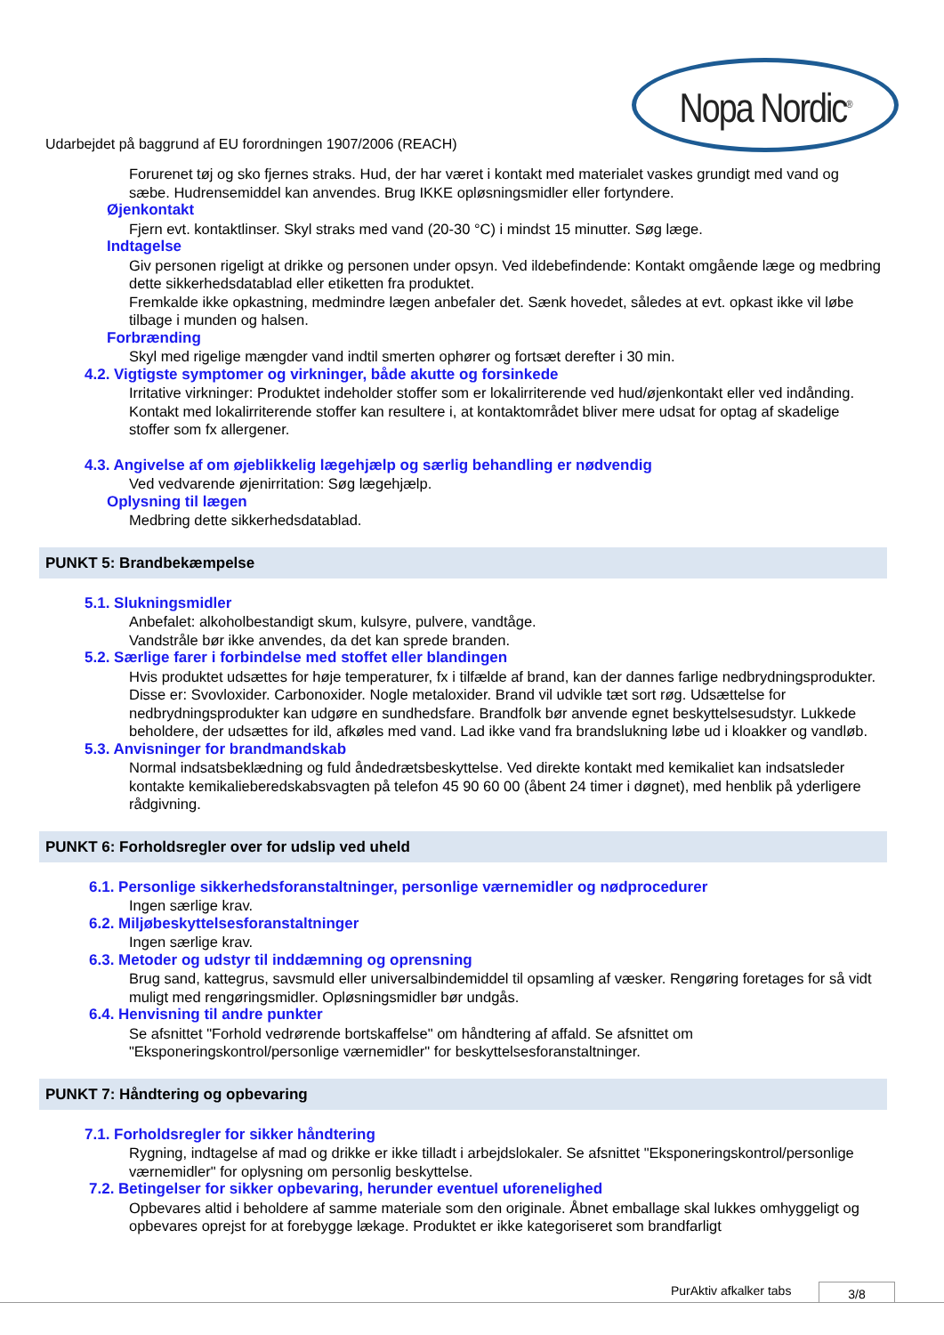Udarbejdet på baggrund af EU forordningen 1907/2006 (REACH)
Nopa Nordic<sup>®</sup>
Forurenet tøj og sko fjernes straks. Hud, der har været i kontakt med materialet vaskes grundigt med vand og sæbe. Hudrensemiddel kan anvendes. Brug IKKE opløsningsmidler eller fortyndere.
Øjenkontakt
Fjern evt. kontaktlinser. Skyl straks med vand (20-30 °C) i mindst 15 minutter. Søg læge.
Indtagelse
Giv personen rigeligt at drikke og personen under opsyn. Ved ildebefindende: Kontakt omgående læge og medbring dette sikkerhedsdatablad eller etiketten fra produktet.
Fremkalde ikke opkastning, medmindre lægen anbefaler det. Sænk hovedet, således at evt. opkast ikke vil løbe tilbage i munden og halsen.
Forbrænding
Skyl med rigelige mængder vand indtil smerten ophører og fortsæt derefter i 30 min.
4.2. Vigtigste symptomer og virkninger, både akutte og forsinkede
Irritative virkninger: Produktet indeholder stoffer som er lokalirriterende ved hud/øjenkontakt eller ved indånding. Kontakt med lokalirriterende stoffer kan resultere i, at kontaktområdet bliver mere udsat for optag af skadelige stoffer som fx allergener.
4.3. Angivelse af om øjeblikkelig lægehjælp og særlig behandling er nødvendig
Ved vedvarende øjenirritation: Søg lægehjælp.
Oplysning til lægen
Medbring dette sikkerhedsdatablad.
PUNKT 5: Brandbekæmpelse
5.1. Slukningsmidler
Anbefalet: alkoholbestandigt skum, kulsyre, pulvere, vandtåge.
Vandstråle bør ikke anvendes, da det kan sprede branden.
5.2. Særlige farer i forbindelse med stoffet eller blandingen
Hvis produktet udsættes for høje temperaturer, fx i tilfælde af brand, kan der dannes farlige nedbrydningsprodukter. Disse er: Svovloxider. Carbonoxider. Nogle metaloxider. Brand vil udvikle tæt sort røg. Udsættelse for nedbrydningsprodukter kan udgøre en sundhedsfare. Brandfolk bør anvende egnet beskyttelsesudstyr. Lukkede beholdere, der udsættes for ild, afkøles med vand. Lad ikke vand fra brandslukning løbe ud i kloakker og vandløb.
5.3. Anvisninger for brandmandskab
Normal indsatsbeklædning og fuld åndedrætsbeskyttelse. Ved direkte kontakt med kemikaliet kan indsatsleder kontakte kemikalieberedskabsvagten på telefon 45 90 60 00 (åbent 24 timer i døgnet), med henblik på yderligere rådgivning.
PUNKT 6: Forholdsregler over for udslip ved uheld
6.1. Personlige sikkerhedsforanstaltninger, personlige værnemidler og nødprocedurer
Ingen særlige krav.
6.2. Miljøbeskyttelsesforanstaltninger
Ingen særlige krav.
6.3. Metoder og udstyr til inddæmning og oprensning
Brug sand, kattegrus, savsmuld eller universalbindemiddel til opsamling af væsker. Rengøring foretages for så vidt muligt med rengøringsmidler. Opløsningsmidler bør undgås.
6.4. Henvisning til andre punkter
Se afsnittet "Forhold vedrørende bortskaffelse" om håndtering af affald. Se afsnittet om "Eksponeringskontrol/personlige værnemidler" for beskyttelsesforanstaltninger.
PUNKT 7: Håndtering og opbevaring
7.1. Forholdsregler for sikker håndtering
Rygning, indtagelse af mad og drikke er ikke tilladt i arbejdslokaler. Se afsnittet "Eksponeringskontrol/personlige værnemidler" for oplysning om personlig beskyttelse.
7.2. Betingelser for sikker opbevaring, herunder eventuel uforenelighed
Opbevares altid i beholdere af samme materiale som den originale. Åbnet emballage skal lukkes omhyggeligt og opbevares oprejst for at forebygge lækage. Produktet er ikke kategoriseret som brandfarligt
PurAktiv afkalker tabs 3/8